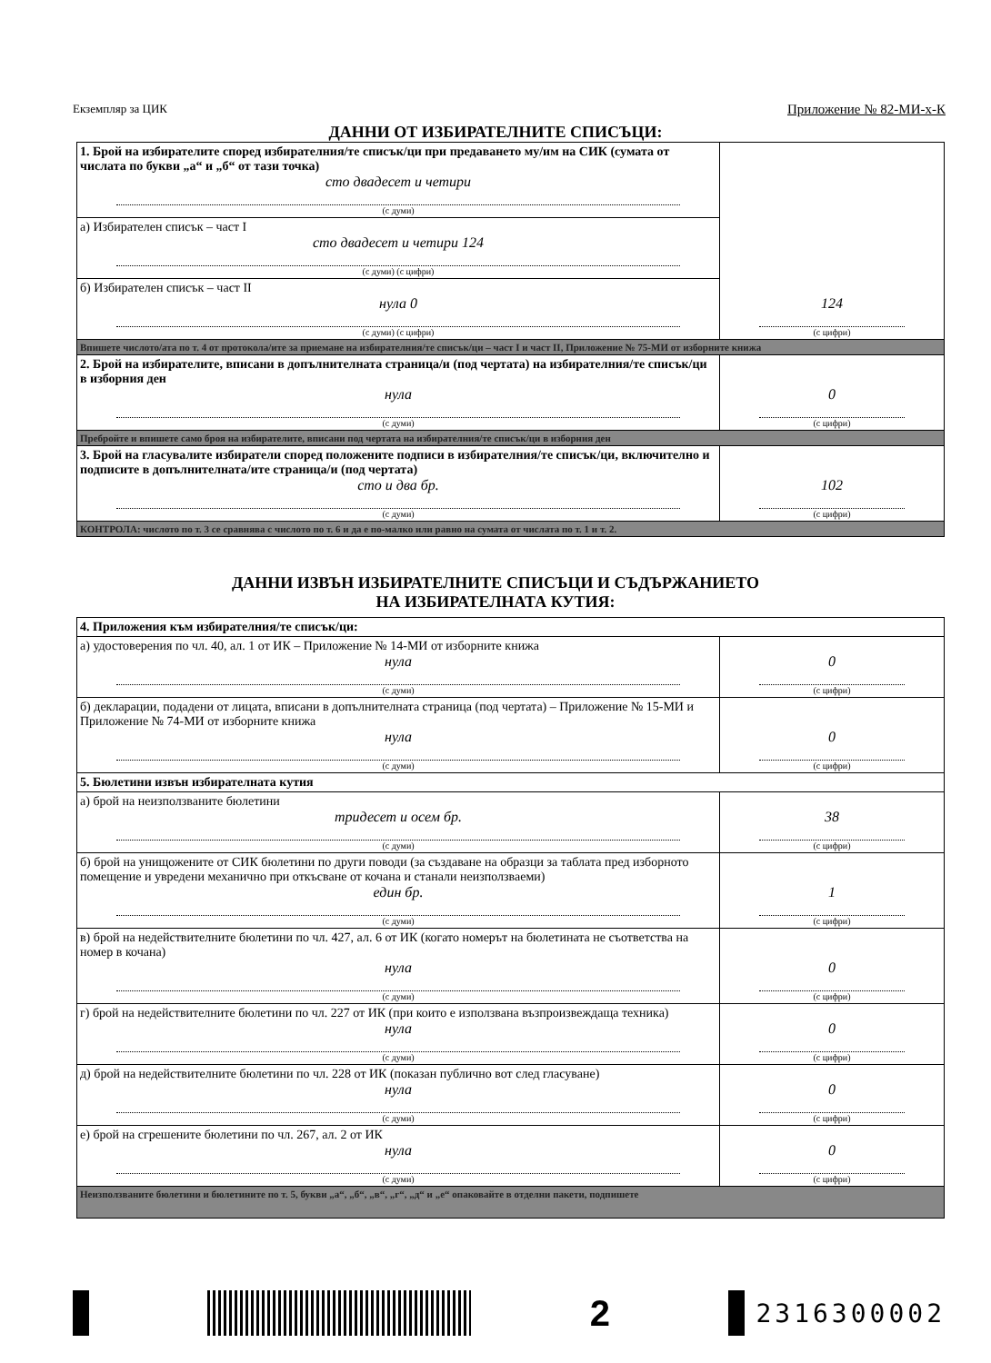Екземпляр за ЦИК Приложение № 82-МИ-х-К
ДАННИ ОТ ИЗБИРАТЕЛНИТЕ СПИСЪЦИ:
| 1. Брой на избирателите според избирателния/те списък/ци при предаването му/им на СИК (сумата от числата по букви „а“ и „б“ от тази точка) сто двадесет и четири (с думи) | 124 (с цифри) |
| а) Избирателен списък – част I сто двадесет и четири 124 (с думи) (с цифри) | |
| б) Избирателен списък – част II нула 0 (с думи) (с цифри) | |
| Впишете числото/ата по т. 4 от протокола/ите за приемане на избирателния/те списък/ци – част I и част II, Приложение № 75-МИ от изборните книжа | |
| 2. Брой на избирателите, вписани в допълнителната страница/и (под чертата) на избирателния/те списък/ци в изборния ден нула (с думи) | 0 (с цифри) |
| Пребройте и впишете само броя на избирателите, вписани под чертата на избирателния/те списък/ци в изборния ден | |
| 3. Брой на гласувалите избиратели според положените подписи в избирателния/те списък/ци, включително и подписите в допълнителната/ите страница/и (под чертата) сто и два бр. (с думи) | 102 (с цифри) |
| КОНТРОЛА: числото по т. 3 се сравнява с числото по т. 6 и да е по-малко или равно на сумата от числата по т. 1 и т. 2. | |
ДАННИ ИЗВЪН ИЗБИРАТЕЛНИТЕ СПИСЪЦИ И СЪДЪРЖАНИЕТО
НА ИЗБИРАТЕЛНАТА КУТИЯ:
| 4. Приложения към избирателния/те списък/ци: | |
| а) удостоверения по чл. 40, ал. 1 от ИК – Приложение № 14-МИ от изборните книжа нула (с думи) | 0 (с цифри) |
| б) декларации, подадени от лицата, вписани в допълнителната страница (под чертата) – Приложение № 15-МИ и Приложение № 74-МИ от изборните книжа нула (с думи) | 0 (с цифри) |
| 5. Бюлетини извън избирателната кутия | |
| а) брой на неизползваните бюлетини тридесет и осем бр. (с думи) | 38 (с цифри) |
| б) брой на унищожените от СИК бюлетини по други поводи (за създаване на образци за таблата пред изборното помещение и увредени механично при откъсване от кочана и станали неизползваеми) един бр. (с думи) | 1 (с цифри) |
| в) брой на недействителните бюлетини по чл. 427, ал. 6 от ИК (когато номерът на бюлетината не съответства на номер в кочана) нула (с думи) | 0 (с цифри) |
| г) брой на недействителните бюлетини по чл. 227 от ИК (при които е използвана възпроизвеждаща техника) нула (с думи) | 0 (с цифри) |
| д) брой на недействителните бюлетини по чл. 228 от ИК (показан публично вот след гласуване) нула (с думи) | 0 (с цифри) |
| е) брой на сгрешените бюлетини по чл. 267, ал. 2 от ИК нула (с думи) | 0 (с цифри) |
| Неизползваните бюлетини и бюлетините по т. 5, букви „а“, „б“, „в“, „г“, „д“ и „е“ опаковайте в отделни пакети, подпишете | |
2
2316300002